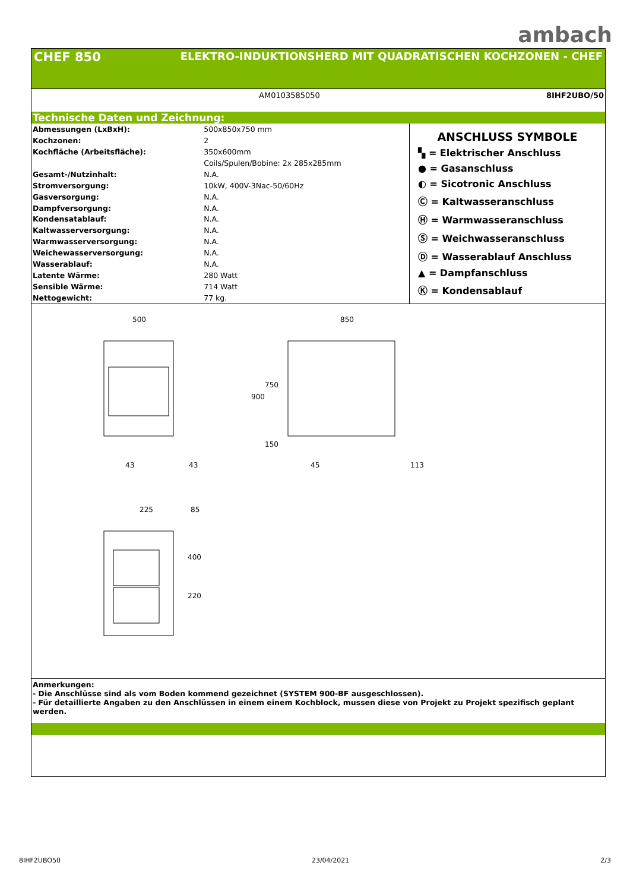ambach
CHEF 850 ELEKTRO-INDUKTIONSHERD MIT QUADRATISCHEN KOCHZONEN - CHEF
AM0103585050 8IHF2UBO/50
Technische Daten und Zeichnung:
| Abmessungen (LxBxH): | 500x850x750 mm |
| Kochzonen: | 2 |
| Kochfläche (Arbeitsfläche): | 350x600mm |
| | Coils/Spulen/Bobine: 2x 285x285mm |
| Gesamt-/Nutzinhalt: | N.A. |
| Stromversorgung: | 10kW, 400V-3Nac-50/60Hz |
| Gasversorgung: | N.A. |
| Dampfversorgung: | N.A. |
| Kondensatablauf: | N.A. |
| Kaltwasserversorgung: | N.A. |
| Warmwasserversorgung: | N.A. |
| Weichewasserversorgung: | N.A. |
| Wasserablauf: | N.A. |
| Latente Wärme: | 280 Watt |
| Sensible Wärme: | 714 Watt |
| Nettogewicht: | 77 kg. |
ANSCHLUSS SYMBOLE
▚ = Elektrischer Anschluss
● = Gasanschluss
◐ = Sicotronic Anschluss
Ⓒ = Kaltwasseranschluss
Ⓗ = Warmwasseranschluss
Ⓢ = Weichwasseranschluss
Ⓓ = Wasserablauf Anschluss
▲ = Dampfanschluss
Ⓚ = Kondensablauf
500
850
43
43
45
113
225
85
900
750
150
400
220
Anmerkungen:
- Die Anschlüsse sind als vom Boden kommend gezeichnet (SYSTEM 900-BF ausgeschlossen).
- Für detaillierte Angaben zu den Anschlüssen in einem einem Kochblock, mussen diese von Projekt zu Projekt spezifisch geplant werden.
8IHF2UBO50 23/04/2021 2/3